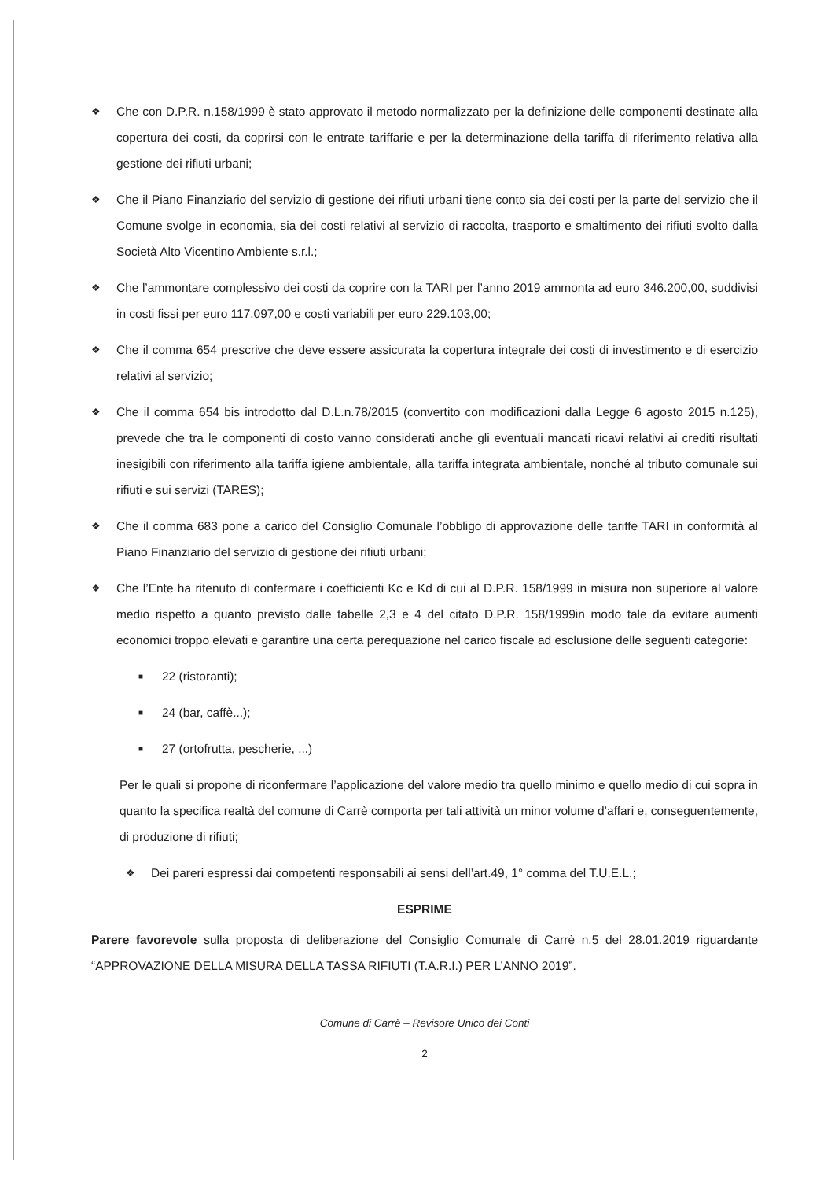❖
Che con D.P.R. n.158/1999 è stato approvato il metodo normalizzato per la definizione delle componenti destinate alla copertura dei costi, da coprirsi con le entrate tariffarie e per la determinazione della tariffa di riferimento relativa alla gestione dei rifiuti urbani;
❖
Che il Piano Finanziario del servizio di gestione dei rifiuti urbani tiene conto sia dei costi per la parte del servizio che il Comune svolge in economia, sia dei costi relativi al servizio di raccolta, trasporto e smaltimento dei rifiuti svolto dalla Società Alto Vicentino Ambiente s.r.l.;
❖
Che l’ammontare complessivo dei costi da coprire con la TARI per l’anno 2019 ammonta ad euro 346.200,00, suddivisi in costi fissi per euro 117.097,00 e costi variabili per euro 229.103,00;
❖
Che il comma 654 prescrive che deve essere assicurata la copertura integrale dei costi di investimento e di esercizio relativi al servizio;
❖
Che il comma 654 bis introdotto dal D.L.n.78/2015 (convertito con modificazioni dalla Legge 6 agosto 2015 n.125), prevede che tra le componenti di costo vanno considerati anche gli eventuali mancati ricavi relativi ai crediti risultati inesigibili con riferimento alla tariffa igiene ambientale, alla tariffa integrata ambientale, nonché al tributo comunale sui rifiuti e sui servizi (TARES);
❖
Che il comma 683 pone a carico del Consiglio Comunale l’obbligo di approvazione delle tariffe TARI in conformità al Piano Finanziario del servizio di gestione dei rifiuti urbani;
❖
Che l’Ente ha ritenuto di confermare i coefficienti Kc e Kd di cui al D.P.R. 158/1999 in misura non superiore al valore medio rispetto a quanto previsto dalle tabelle 2,3 e 4 del citato D.P.R. 158/1999in modo tale da evitare aumenti economici troppo elevati e garantire una certa perequazione nel carico fiscale ad esclusione delle seguenti categorie:
■ 22 (ristoranti);
■ 24 (bar, caffè...);
■ 27 (ortofrutta, pescherie, ...)
Per le quali si propone di riconfermare l’applicazione del valore medio tra quello minimo e quello medio di cui sopra in quanto la specifica realtà del comune di Carrè comporta per tali attività un minor volume d’affari e, conseguentemente, di produzione di rifiuti;
❖
Dei pareri espressi dai competenti responsabili ai sensi dell’art.49, 1° comma del T.U.E.L.;
ESPRIME
Parere favorevole sulla proposta di deliberazione del Consiglio Comunale di Carrè n.5 del 28.01.2019 riguardante “APPROVAZIONE DELLA MISURA DELLA TASSA RIFIUTI (T.A.R.I.) PER L’ANNO 2019”.
Comune di Carrè – Revisore Unico dei Conti
2